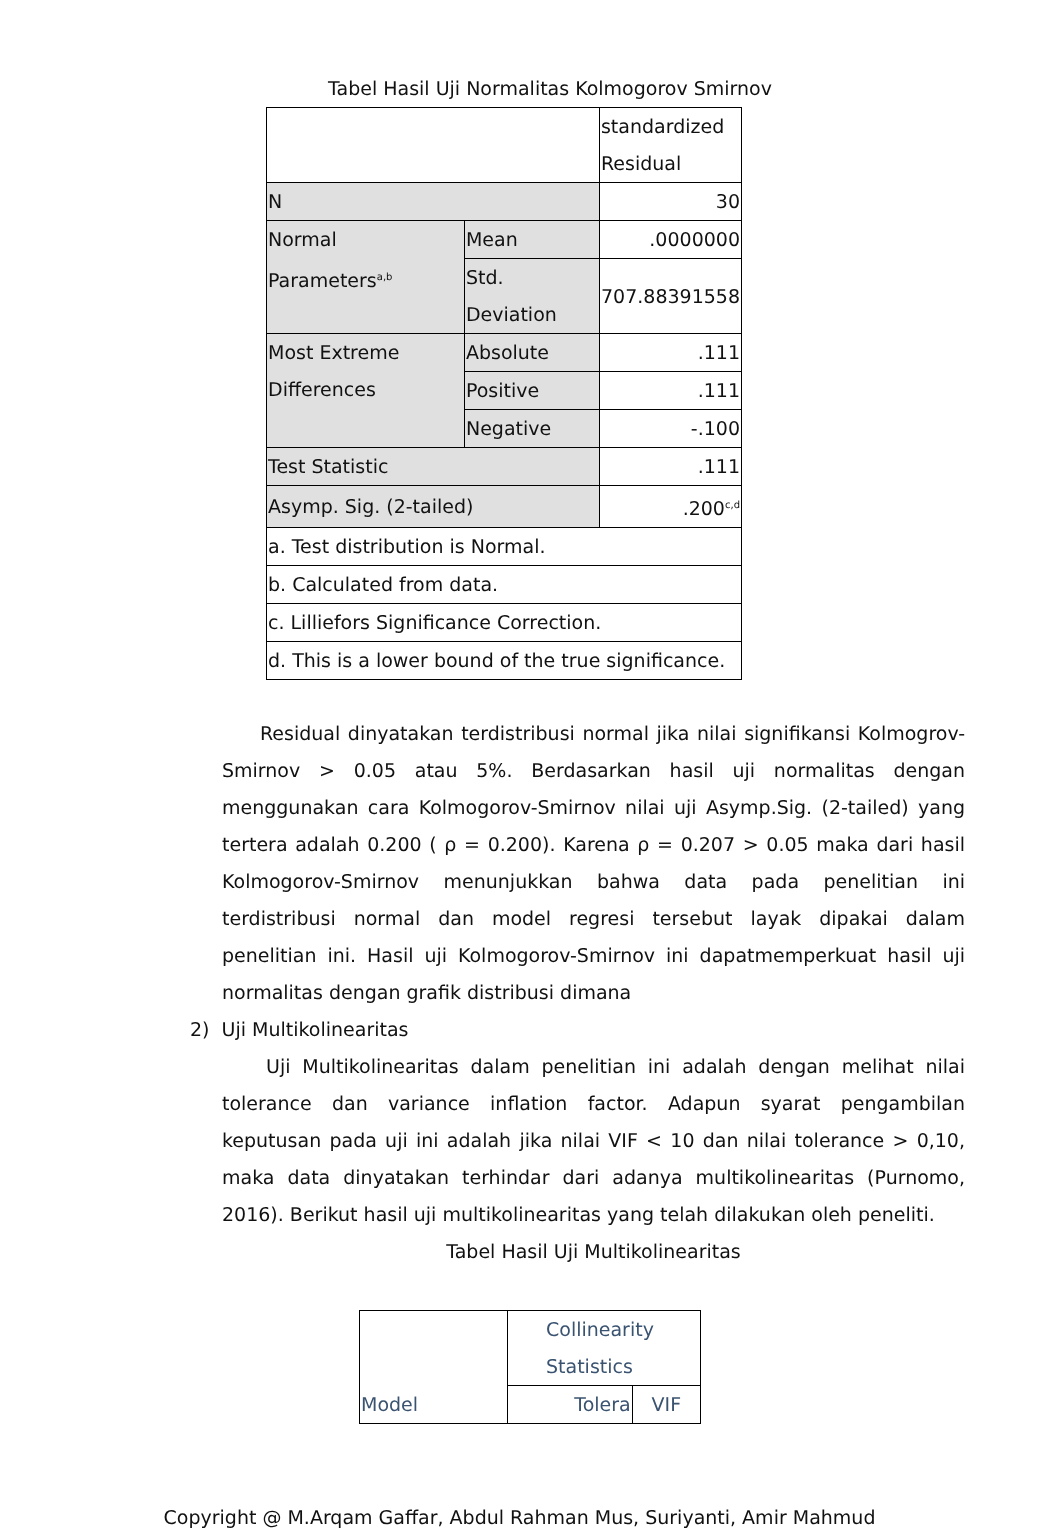Tabel Hasil Uji Normalitas Kolmogorov Smirnov
| | | standardized Residual |
| N | | 30 |
| Normal Parameters<sup>a,b</sup> | Mean | .0000000 |
| | Std. Deviation | 707.88391558 |
| Most Extreme Differences | Absolute | .111 |
| | Positive | .111 |
| | Negative | -.100 |
| Test Statistic | | .111 |
| Asymp. Sig. (2-tailed) | | .200<sup>c,d</sup> |
| a. Test distribution is Normal. | | |
| b. Calculated from data. | | |
| c. Lilliefors Significance Correction. | | |
| d. This is a lower bound of the true significance. | | |
Residual dinyatakan terdistribusi normal jika nilai signifikansi Kolmogrov-Smirnov > 0.05 atau 5%. Berdasarkan hasil uji normalitas dengan menggunakan cara Kolmogorov-Smirnov nilai uji Asymp.Sig. (2-tailed) yang tertera adalah 0.200 ( ρ = 0.200). Karena ρ = 0.207 > 0.05 maka dari hasil Kolmogorov-Smirnov menunjukkan bahwa data pada penelitian ini terdistribusi normal dan model regresi tersebut layak dipakai dalam penelitian ini. Hasil uji Kolmogorov-Smirnov ini dapatmemperkuat hasil uji normalitas dengan grafik distribusi dimana
2) Uji Multikolinearitas
Uji Multikolinearitas dalam penelitian ini adalah dengan melihat nilai tolerance dan variance inflation factor. Adapun syarat pengambilan keputusan pada uji ini adalah jika nilai VIF < 10 dan nilai tolerance > 0,10, maka data dinyatakan terhindar dari adanya multikolinearitas (Purnomo, 2016). Berikut hasil uji multikolinearitas yang telah dilakukan oleh peneliti.
Tabel Hasil Uji Multikolinearitas
| Model | Collinearity Statistics | |
| | Tolera | VIF |
Copyright @ M.Arqam Gaffar, Abdul Rahman Mus, Suriyanti, Amir Mahmud